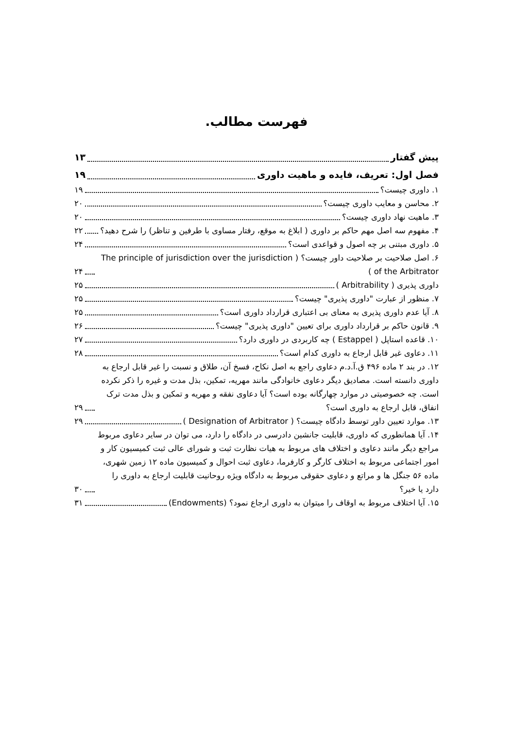فهرست مطالب.
پیش گفتار ۱۳
فصل اول: تعریف، فایده و ماهیت داوری ۱۹
۱. داوری چیست؟ ۱۹
۲. محاسن و معایب داوری چیست؟ ۲۰
۳. ماهیت نهاد داوری چیست؟ ۲۰
۴. مفهوم سه اصل مهم حاکم بر داوری ( ابلاغ به موقع، رفتار مساوی با طرفین و تناظر) را شرح دهید؟ ۲۲
۵. داوری مبتنی بر چه اصول و قواعدی است؟ ۲۴
۶. اصل صلاحیت بر صلاحیت داور چیست؟ ( The principle of jurisdiction over the jurisdiction of the Arbitrator ) ۲۴
داوری پذیری ( Arbitrability ) ۲۵
۷. منظور از عبارت "داوری پذیری" چیست؟ ۲۵
۸. آیا عدم داوری پذیری به معنای بی اعتباری قرارداد داوری است؟ ۲۵
۹. قانون حاکم بر قرارداد داوری برای تعیین "داوری پذیری" چیست؟ ۲۶
۱۰. قاعده استاپل ( Estappel ) چه کاربردی در داوری دارد؟ ۲۷
۱۱. دعاوی غیر قابل ارجاع به داوری کدام است؟ ۲۸
۱۲. در بند ۲ ماده ۴۹۶ ق.آ.د.م دعاوی راجع به اصل نکاح، فسخ آن، طلاق و نسبت را غیر قابل ارجاع به داوری دانسته است. مصادیق دیگر دعاوی خانوادگی مانند مهریه، تمکین، بذل مدت و غیره را ذکر نکرده است. چه خصوصیتی در موارد چهارگانه بوده است؟ آیا دعاوی نفقه و مهریه و تمکین و بذل مدت ترک انفاق، قابل ارجاع به داوری است؟ ۲۹
۱۳. موارد تعیین داور توسط دادگاه چیست؟ ( Designation of Arbitrator ) ۲۹
۱۴. آیا همانطوری که داوری، قابلیت جانشین دادرسی در دادگاه را دارد، می توان در سایر دعاوی مربوط مراجع دیگر مانند دعاوی و اختلاف های مربوط به هیات نظارت ثبت و شورای عالی ثبت کمیسیون کار و امور اجتماعی مربوط به اختلاف کارگر و کارفرما، دعاوی ثبت احوال و کمیسیون ماده ۱۲ زمین شهری، ماده ۵۶ جنگل ها و مراتع و دعاوی حقوقی مربوط به دادگاه ویژه روحانیت قابلیت ارجاع به داوری را دارد یا خیر؟ ۳۰
۱۵. آیا اختلاف مربوط به اوقاف را میتوان به داوری ارجاع نمود؟ (Endowments) ۳۱